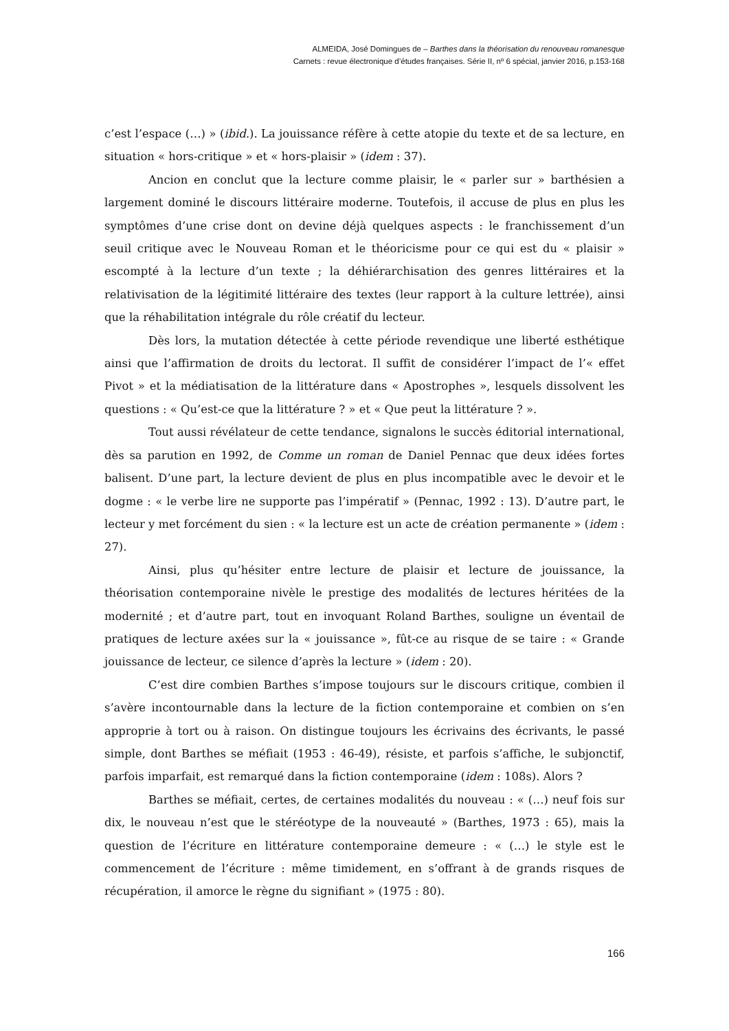ALMEIDA, José Domingues de – Barthes dans la théorisation du renouveau romanesque
Carnets : revue électronique d’études françaises. Série II, nº 6 spécial, janvier 2016, p.153-168
c’est l’espace (…) » (ibid.). La jouissance réfère à cette atopie du texte et de sa lecture, en situation « hors-critique » et « hors-plaisir » (idem : 37).
Ancion en conclut que la lecture comme plaisir, le « parler sur » barthésien a largement dominé le discours littéraire moderne. Toutefois, il accuse de plus en plus les symptômes d’une crise dont on devine déjà quelques aspects : le franchissement d’un seuil critique avec le Nouveau Roman et le théoricisme pour ce qui est du « plaisir » escompté à la lecture d’un texte ; la déhiérarchisation des genres littéraires et la relativisation de la légitimité littéraire des textes (leur rapport à la culture lettrée), ainsi que la réhabilitation intégrale du rôle créatif du lecteur.
Dès lors, la mutation détectée à cette période revendique une liberté esthétique ainsi que l’affirmation de droits du lectorat. Il suffit de considérer l’impact de l’« effet Pivot » et la médiatisation de la littérature dans « Apostrophes », lesquels dissolvent les questions : « Qu’est-ce que la littérature ? » et « Que peut la littérature ? ».
Tout aussi révélateur de cette tendance, signalons le succès éditorial international, dès sa parution en 1992, de Comme un roman de Daniel Pennac que deux idées fortes balisent. D’une part, la lecture devient de plus en plus incompatible avec le devoir et le dogme : « le verbe lire ne supporte pas l’impératif » (Pennac, 1992 : 13). D’autre part, le lecteur y met forcément du sien : « la lecture est un acte de création permanente » (idem : 27).
Ainsi, plus qu’hésiter entre lecture de plaisir et lecture de jouissance, la théorisation contemporaine nivèle le prestige des modalités de lectures héritées de la modernité ; et d’autre part, tout en invoquant Roland Barthes, souligne un éventail de pratiques de lecture axées sur la « jouissance », fût-ce au risque de se taire : « Grande jouissance de lecteur, ce silence d’après la lecture » (idem : 20).
C’est dire combien Barthes s’impose toujours sur le discours critique, combien il s’avère incontournable dans la lecture de la fiction contemporaine et combien on s’en approprie à tort ou à raison. On distingue toujours les écrivains des écrivants, le passé simple, dont Barthes se méfiait (1953 : 46-49), résiste, et parfois s’affiche, le subjonctif, parfois imparfait, est remarqué dans la fiction contemporaine (idem : 108s). Alors ?
Barthes se méfiait, certes, de certaines modalités du nouveau : « (…) neuf fois sur dix, le nouveau n’est que le stéréotype de la nouveauté » (Barthes, 1973 : 65), mais la question de l’écriture en littérature contemporaine demeure : « (…) le style est le commencement de l’écriture : même timidement, en s’offrant à de grands risques de récupération, il amorce le règne du signifiant » (1975 : 80).
166